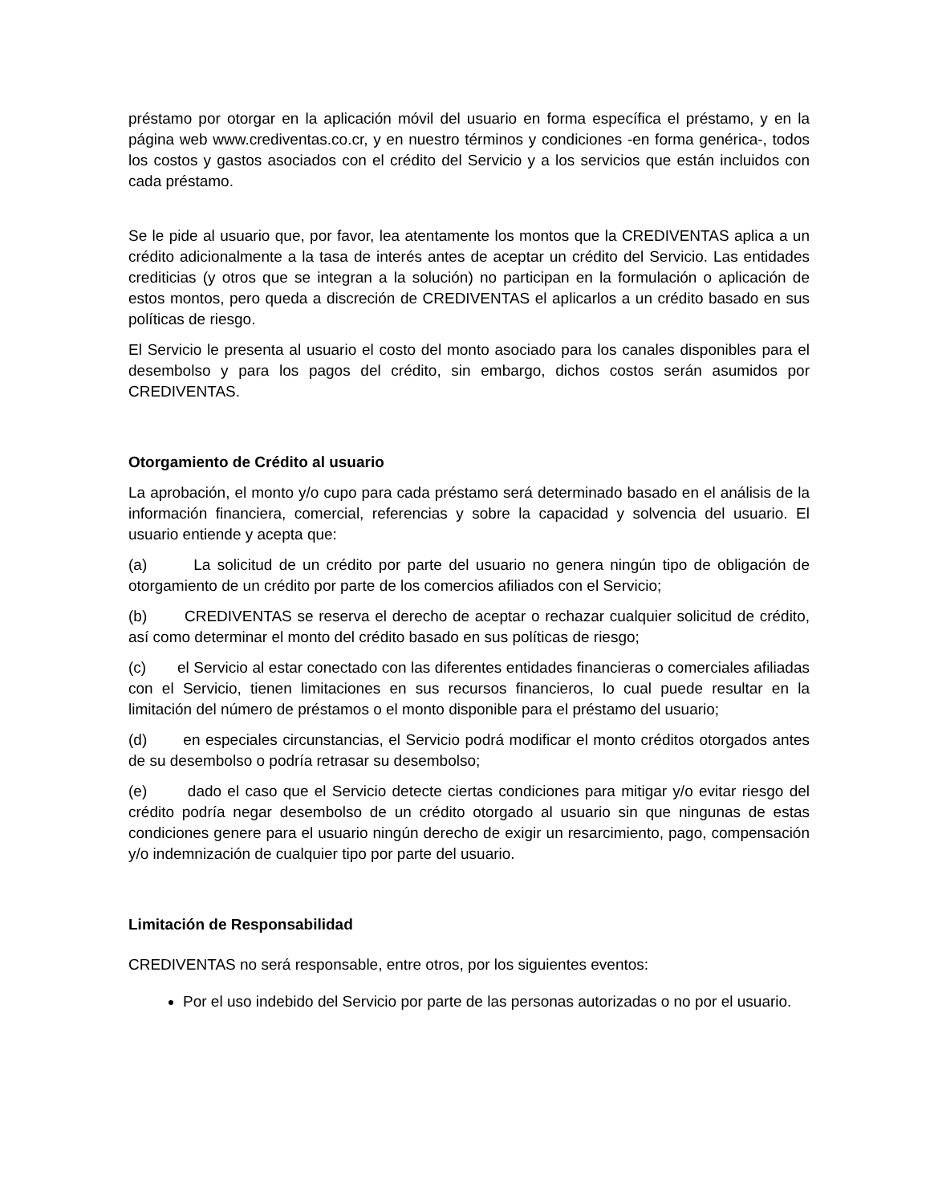préstamo por otorgar en la aplicación móvil del usuario en forma específica el préstamo, y en la página web www.crediventas.co.cr, y en nuestro términos y condiciones -en forma genérica-, todos los costos y gastos asociados con el crédito del Servicio y a los servicios que están incluidos con cada préstamo.
Se le pide al usuario que, por favor, lea atentamente los montos que la CREDIVENTAS aplica a un crédito adicionalmente a la tasa de interés antes de aceptar un crédito del Servicio. Las entidades crediticias (y otros que se integran a la solución) no participan en la formulación o aplicación de estos montos, pero queda a discreción de CREDIVENTAS el aplicarlos a un crédito basado en sus políticas de riesgo.
El Servicio le presenta al usuario el costo del monto asociado para los canales disponibles para el desembolso y para los pagos del crédito, sin embargo, dichos costos serán asumidos por CREDIVENTAS.
Otorgamiento de Crédito al usuario
La aprobación, el monto y/o cupo para cada préstamo será determinado basado en el análisis de la información financiera, comercial, referencias y sobre la capacidad y solvencia del usuario. El usuario entiende y acepta que:
(a) La solicitud de un crédito por parte del usuario no genera ningún tipo de obligación de otorgamiento de un crédito por parte de los comercios afiliados con el Servicio;
(b) CREDIVENTAS se reserva el derecho de aceptar o rechazar cualquier solicitud de crédito, así como determinar el monto del crédito basado en sus políticas de riesgo;
(c) el Servicio al estar conectado con las diferentes entidades financieras o comerciales afiliadas con el Servicio, tienen limitaciones en sus recursos financieros, lo cual puede resultar en la limitación del número de préstamos o el monto disponible para el préstamo del usuario;
(d) en especiales circunstancias, el Servicio podrá modificar el monto créditos otorgados antes de su desembolso o podría retrasar su desembolso;
(e) dado el caso que el Servicio detecte ciertas condiciones para mitigar y/o evitar riesgo del crédito podría negar desembolso de un crédito otorgado al usuario sin que ningunas de estas condiciones genere para el usuario ningún derecho de exigir un resarcimiento, pago, compensación y/o indemnización de cualquier tipo por parte del usuario.
Limitación de Responsabilidad
CREDIVENTAS no será responsable, entre otros, por los siguientes eventos:
Por el uso indebido del Servicio por parte de las personas autorizadas o no por el usuario.